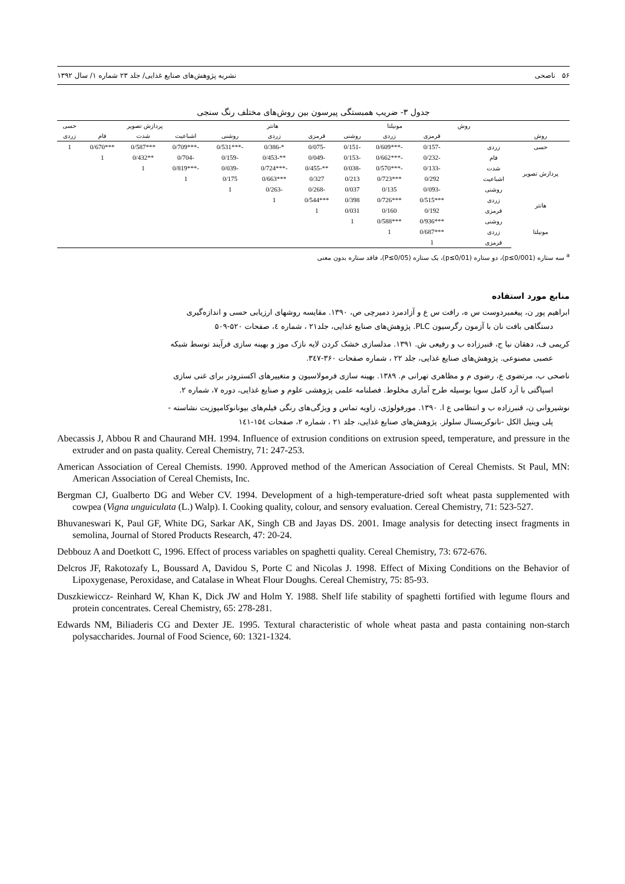۵۶ ناصحی نشریه پژوهش‌های صنایع غذایی/ جلد ۲۳ شماره ۱/ سال ۱۳۹۲
جدول ۳- ضریب همبستگی پیرسون بین روش‌های مختلف رنگ سنجی
| | | روش | مونیلتا | | | هانتر | | | پردازش تصویر | | | حسی |
| --- | --- | --- | --- | --- | --- | --- | --- | --- | --- | --- | --- | --- |
| روش | | | قرمزی | زردی | روشنی | قرمزی | زردی | روشنی | اشباعیت | شدت | فام | زردی |
| حسی | زردی | | -0/157 | -***0/609 | -0/151 | -0/075 | *-0/386 | -***0/531 | -***0/709 | ***0/587 | ***0/670 | 1 |
| پردازش تصویر | فام | | -0/232 | -***0/662 | -0/153 | -0/049 | **-0/453 | -0/159 | -0/704 | **0/432 | 1 | |
| | شدت | | -0/133 | -***0/570 | -0/038 | **-0/455 | -***0/724 | -0/039 | -***0/819 | 1 | | |
| | اشباعیت | | 0/292 | ***0/723 | 0/213 | 0/327 | ***0/663 | 0/175 | 1 | | | |
| | روشنی | | -0/093 | 0/135 | 0/037 | -0/268 | -0/263 | 1 | | | | |
| هانتر | زردی | | ***0/515 | ***0/726 | 0/398 | ***0/544 | 1 | | | | | |
| | قرمزی | | 0/192 | 0/160 | 0/031 | 1 | | | | | | |
| مونیلتا | روشنی | | ***0/936 | ***0/588 | 1 | | | | | | | |
| | زردی | | ***0/687 | 1 | | | | | | | | |
| | قرمزی | | 1 | | | | | | | | | |
<sup>a</sup> سه ستاره (p≤0/001)، دو ستاره (p≤0/01)، یک ستاره (P≤0/05)، فاقد ستاره بدون معنی
منابع مورد استفاده
ابراهیم پور ن، پیغمبردوست س ه، رافت س ع و آزادمرد دمیرچی ص، ۱۳۹۰. مقایسه روشهای ارزیابی حسی و اندازه‌گیری
دستگاهی بافت نان با آزمون رگرسیون PLC. پژوهش‌های صنایع غذایی، جلد۲۱ ، شماره ٤، صفحات ۵۲۰-۵۰۹
کریمی ف، دهقان نیا ج، قنبرزاده ب و رفیعی ش. ۱۳۹۱. مدلسازی خشک کردن لایه نازک موز و بهینه سازی فرآیند توسط شبکه
عصبی مصنوعی. پژوهش‌های صنایع غذایی، جلد ۲۲ ، شماره صفحات ۳۶۰-۳٤۷.
ناصحی ب، مرتضوی ع، رضوی م و مظاهری تهرانی م. ۱۳۸۹. بهینه سازی فرمولاسیون و متغییرهای اکسترودر برای غنی سازی
اسپاگتی با آرد کامل سویا بوسیله طرح آماری مخلوط. فصلنامه علمی پژوهشی علوم و صنایع غذایی، دوره ۷، شماره ۲.
نوشیروانی ن، قنبرزاده ب و انتظامی ع ا. ۱۳۹۰. مورفولوژی، زاویه تماس و ویژگی‌های رنگی فیلم‌های بیونانوکامپوزیت نشاسته -
پلی وینیل الکل -نانوکریستال سلولز. پژوهش‌های صنایع غذایی، جلد ۲۱ ، شماره ۲، صفحات ۱۵٤-۱٤۱
Abecassis J, Abbou R and Chaurand MH. 1994. Influence of extrusion conditions on extrusion speed, temperature, and pressure in the extruder and on pasta quality. Cereal Chemistry, 71: 247-253.
American Association of Cereal Chemists. 1990. Approved method of the American Association of Cereal Chemists. St Paul, MN: American Association of Cereal Chemists, Inc.
Bergman CJ, Gualberto DG and Weber CV. 1994. Development of a high-temperature-dried soft wheat pasta supplemented with cowpea (Vigna unguiculata (L.) Walp). I. Cooking quality, colour, and sensory evaluation. Cereal Chemistry, 71: 523-527.
Bhuvaneswari K, Paul GF, White DG, Sarkar AK, Singh CB and Jayas DS. 2001. Image analysis for detecting insect fragments in semolina, Journal of Stored Products Research, 47: 20-24.
Debbouz A and Doetkott C, 1996. Effect of process variables on spaghetti quality. Cereal Chemistry, 73: 672-676.
Delcros JF, Rakotozafy L, Boussard A, Davidou S, Porte C and Nicolas J. 1998. Effect of Mixing Conditions on the Behavior of Lipoxygenase, Peroxidase, and Catalase in Wheat Flour Doughs. Cereal Chemistry, 75: 85-93.
Duszkiewiccz- Reinhard W, Khan K, Dick JW and Holm Y. 1988. Shelf life stability of spaghetti fortified with legume flours and protein concentrates. Cereal Chemistry, 65: 278-281.
Edwards NM, Biliaderis CG and Dexter JE. 1995. Textural characteristic of whole wheat pasta and pasta containing non-starch polysaccharides. Journal of Food Science, 60: 1321-1324.